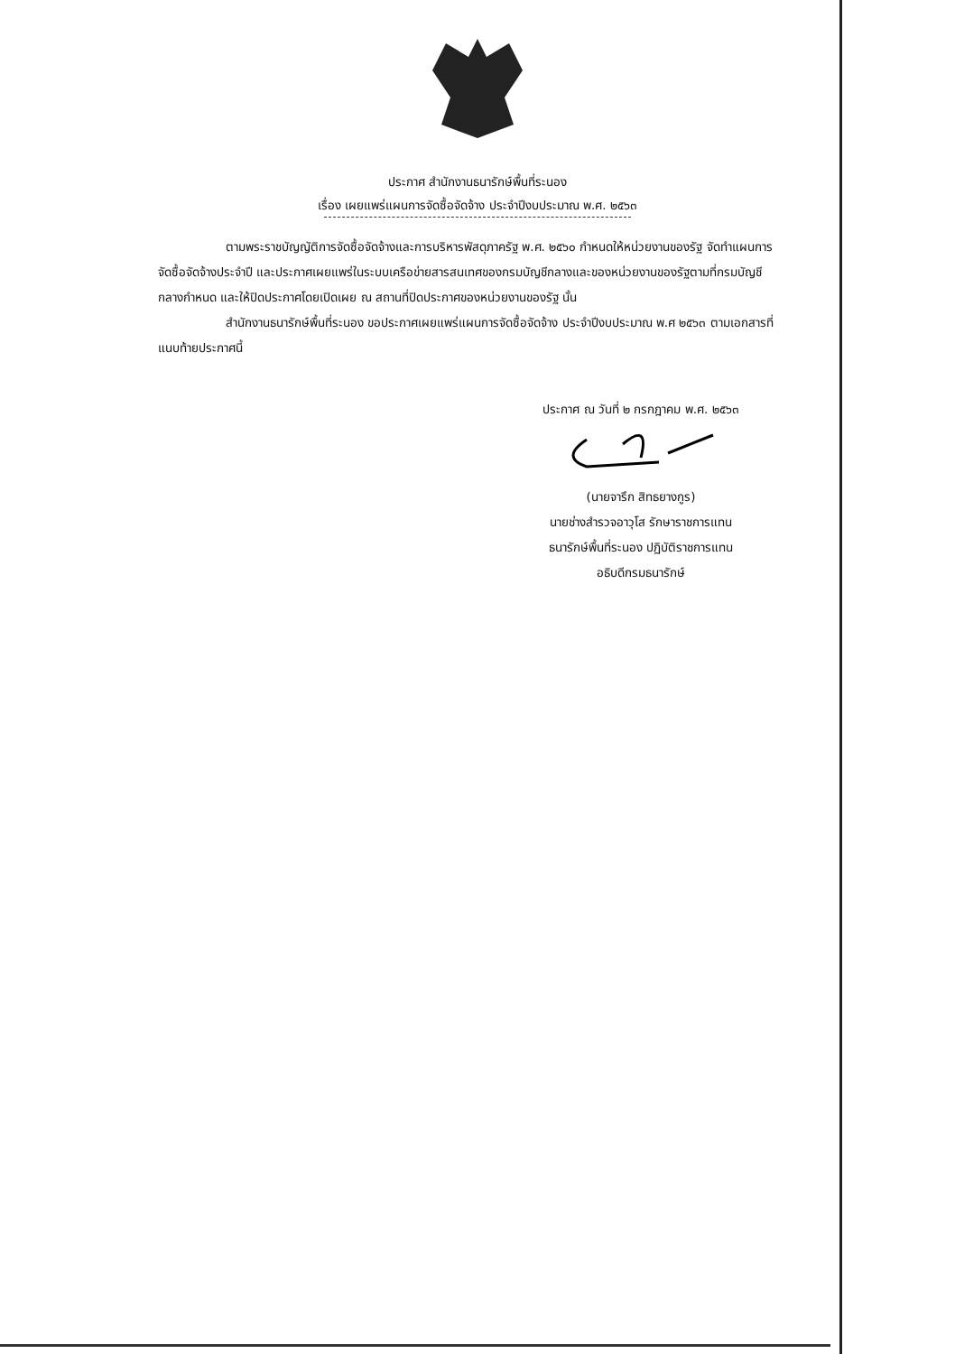ประกาศ สำนักงานธนารักษ์พื้นที่ระนอง
เรื่อง เผยแพร่แผนการจัดซื้อจัดจ้าง ประจำปีงบประมาณ พ.ศ. ๒๕๖๓
ตามพระราชบัญญัติการจัดซื้อจัดจ้างและการบริหารพัสดุภาครัฐ พ.ศ. ๒๕๖๐ กำหนดให้หน่วยงานของรัฐ จัดทำแผนการจัดซื้อจัดจ้างประจำปี และประกาศเผยแพร่ในระบบเครือข่ายสารสนเทศของกรมบัญชีกลางและของหน่วยงานของรัฐตามที่กรมบัญชีกลางกำหนด และให้ปิดประกาศโดยเปิดเผย ณ สถานที่ปิดประกาศของหน่วยงานของรัฐ นั้น
สำนักงานธนารักษ์พื้นที่ระนอง ขอประกาศเผยแพร่แผนการจัดซื้อจัดจ้าง ประจำปีงบประมาณ พ.ศ ๒๕๖๓ ตามเอกสารที่แนบท้ายประกาศนี้
ประกาศ ณ วันที่ ๒ กรกฎาคม พ.ศ. ๒๕๖๓
(นายจารึก สิทธยางกูร)
นายช่างสำรวจอาวุโส รักษาราชการแทน
ธนารักษ์พื้นที่ระนอง ปฏิบัติราชการแทน
อธิบดีกรมธนารักษ์